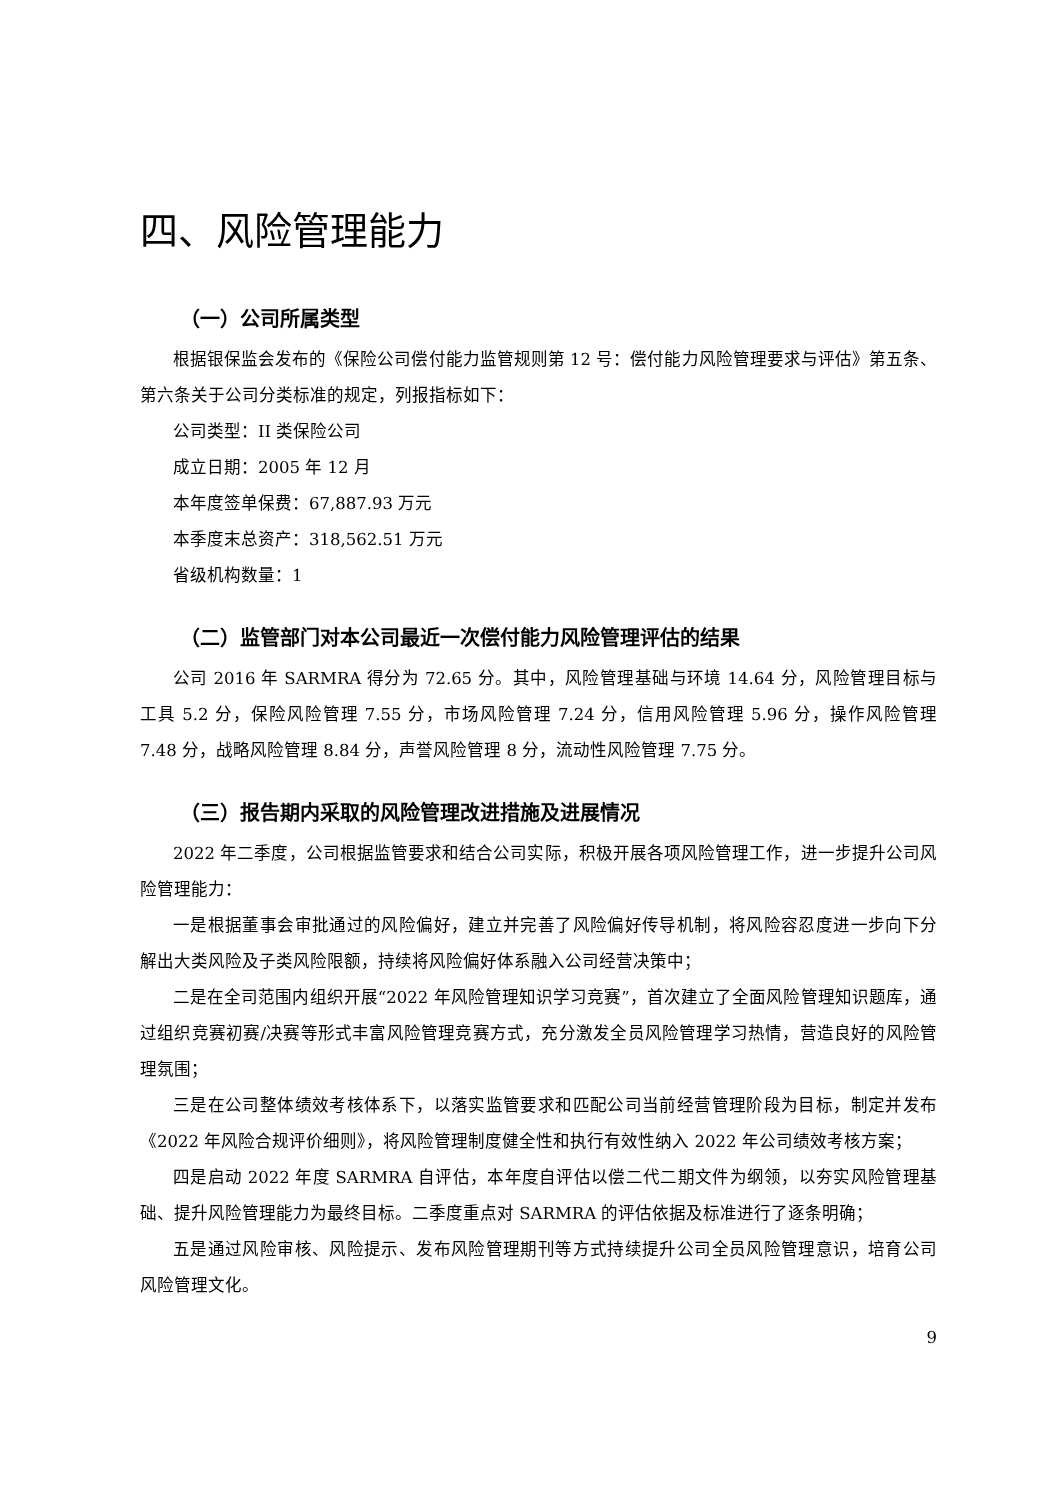四、风险管理能力
（一）公司所属类型
根据银保监会发布的《保险公司偿付能力监管规则第 12 号：偿付能力风险管理要求与评估》第五条、第六条关于公司分类标准的规定，列报指标如下：
公司类型：II 类保险公司
成立日期：2005 年 12 月
本年度签单保费：67,887.93 万元
本季度末总资产：318,562.51 万元
省级机构数量：1
（二）监管部门对本公司最近一次偿付能力风险管理评估的结果
公司 2016 年 SARMRA 得分为 72.65 分。其中，风险管理基础与环境 14.64 分，风险管理目标与工具 5.2 分，保险风险管理 7.55 分，市场风险管理 7.24 分，信用风险管理 5.96 分，操作风险管理 7.48 分，战略风险管理 8.84 分，声誉风险管理 8 分，流动性风险管理 7.75 分。
（三）报告期内采取的风险管理改进措施及进展情况
2022 年二季度，公司根据监管要求和结合公司实际，积极开展各项风险管理工作，进一步提升公司风险管理能力：
一是根据董事会审批通过的风险偏好，建立并完善了风险偏好传导机制，将风险容忍度进一步向下分解出大类风险及子类风险限额，持续将风险偏好体系融入公司经营决策中；
二是在全司范围内组织开展“2022 年风险管理知识学习竞赛”，首次建立了全面风险管理知识题库，通过组织竞赛初赛/决赛等形式丰富风险管理竞赛方式，充分激发全员风险管理学习热情，营造良好的风险管理氛围；
三是在公司整体绩效考核体系下，以落实监管要求和匹配公司当前经营管理阶段为目标，制定并发布《2022 年风险合规评价细则》，将风险管理制度健全性和执行有效性纳入 2022 年公司绩效考核方案；
四是启动 2022 年度 SARMRA 自评估，本年度自评估以偿二代二期文件为纲领，以夯实风险管理基础、提升风险管理能力为最终目标。二季度重点对 SARMRA 的评估依据及标准进行了逐条明确；
五是通过风险审核、风险提示、发布风险管理期刊等方式持续提升公司全员风险管理意识，培育公司风险管理文化。
9